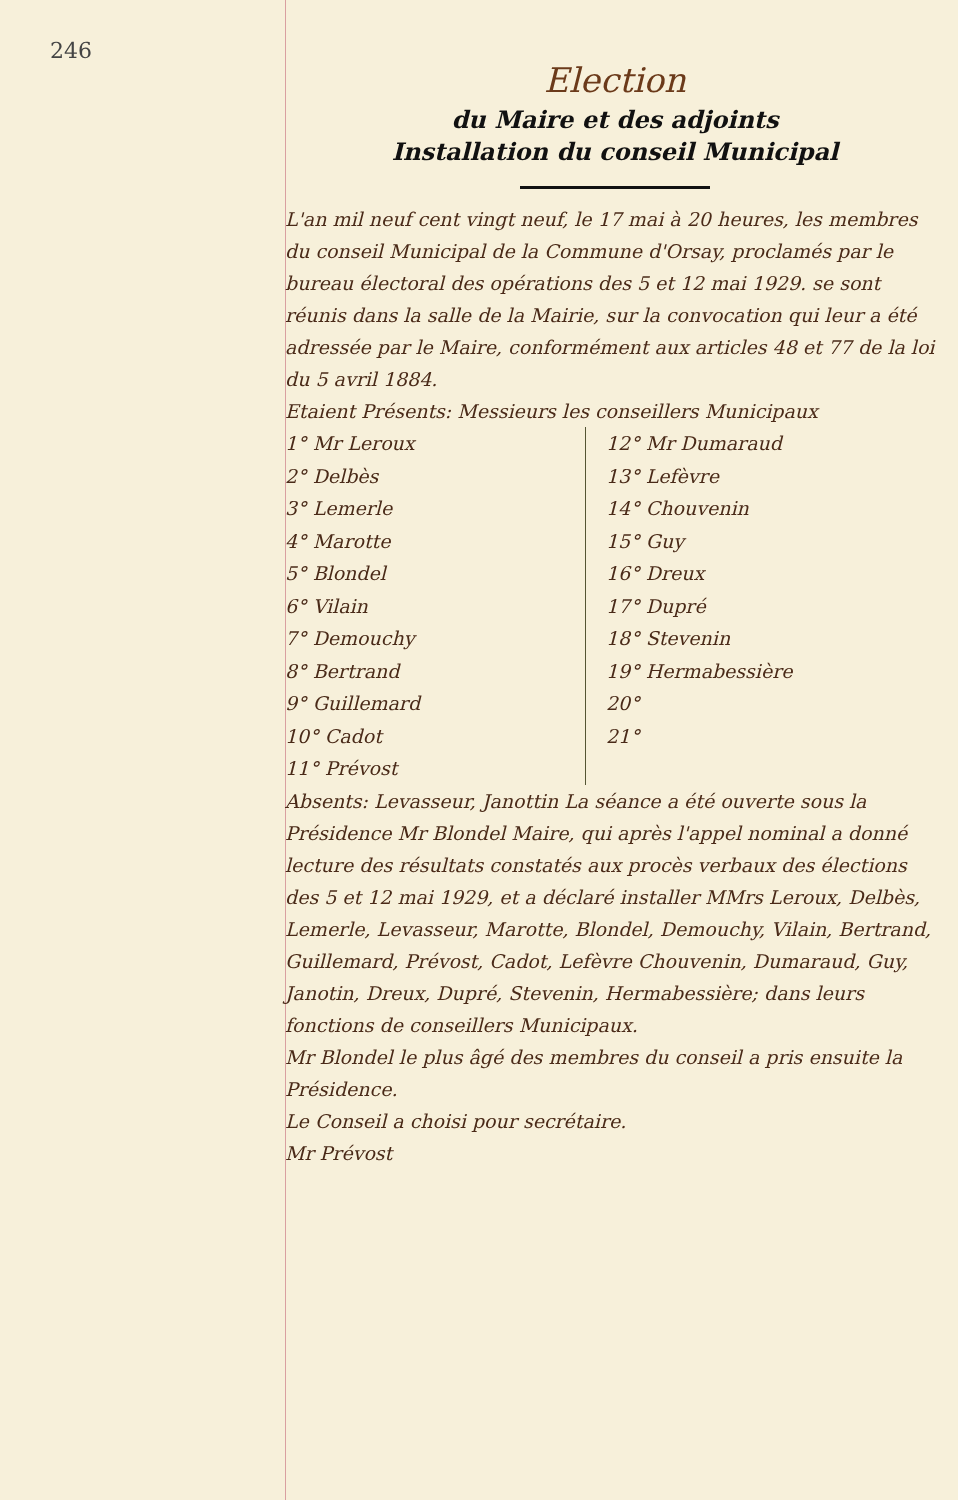246
Election
du Maire et des adjoints
Installation du conseil Municipal
L'an mil neuf cent vingt neuf, le 17 mai à 20 heures, les membres du conseil Municipal de la Commune d'Orsay, proclamés par le bureau électoral des opérations des 5 et 12 mai 1929. se sont réunis dans la salle de la Mairie, sur la convocation qui leur a été adressée par le Maire, conformément aux articles 48 et 77 de la loi du 5 avril 1884.
Etaient Présents: Messieurs les conseillers Municipaux
1° Mr Leroux
2° Delbès
3° Lemerle
4° Marotte
5° Blondel
6° Vilain
7° Demouchy
8° Bertrand
9° Guillemard
10° Cadot
11° Prévost
12° Mr Dumaraud
13° Lefèvre
14° Chouvenin
15° Guy
16° Dreux
17° Dupré
18° Stevenin
19° Hermabessière
20°
21°
Absents: Levasseur, Janottin La séance a été ouverte sous la Présidence Mr Blondel Maire, qui après l'appel nominal a donné lecture des résultats constatés aux procès verbaux des élections des 5 et 12 mai 1929, et a déclaré installer MMrs Leroux, Delbès, Lemerle, Levasseur, Marotte, Blondel, Demouchy, Vilain, Bertrand, Guillemard, Prévost, Cadot, Lefèvre Chouvenin, Dumaraud, Guy, Janotin, Dreux, Dupré, Stevenin, Hermabessière; dans leurs fonctions de conseillers Municipaux.
Mr Blondel le plus âgé des membres du conseil a pris ensuite la Présidence.
Le Conseil a choisi pour secrétaire.
Mr Prévost